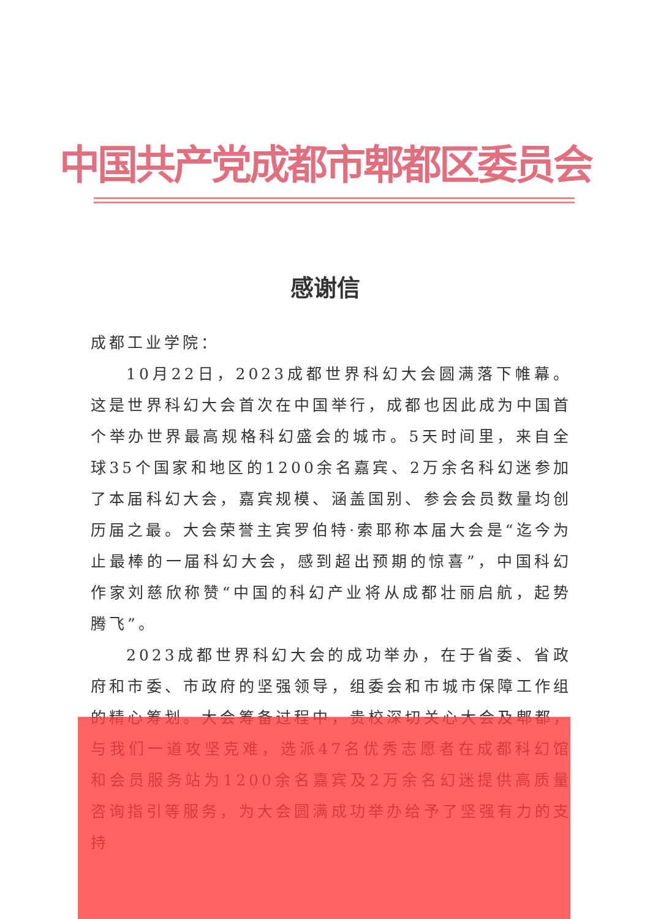中国共产党成都市郫都区委员会
感谢信
成都工业学院：
10月22日，2023成都世界科幻大会圆满落下帷幕。这是世界科幻大会首次在中国举行，成都也因此成为中国首个举办世界最高规格科幻盛会的城市。5天时间里，来自全球35个国家和地区的1200余名嘉宾、2万余名科幻迷参加了本届科幻大会，嘉宾规模、涵盖国别、参会会员数量均创历届之最。大会荣誉主宾罗伯特·索耶称本届大会是“迄今为止最棒的一届科幻大会，感到超出预期的惊喜”，中国科幻作家刘慈欣称赞“中国的科幻产业将从成都壮丽启航，起势腾飞”。
2023成都世界科幻大会的成功举办，在于省委、省政府和市委、市政府的坚强领导，组委会和市城市保障工作组的精心筹划。大会筹备过程中，贵校深切关心大会及郫都，与我们一道攻坚克难，选派47名优秀志愿者在成都科幻馆和会员服务站为1200余名嘉宾及2万余名幻迷提供高质量咨询指引等服务，为大会圆满成功举办给予了坚强有力的支持